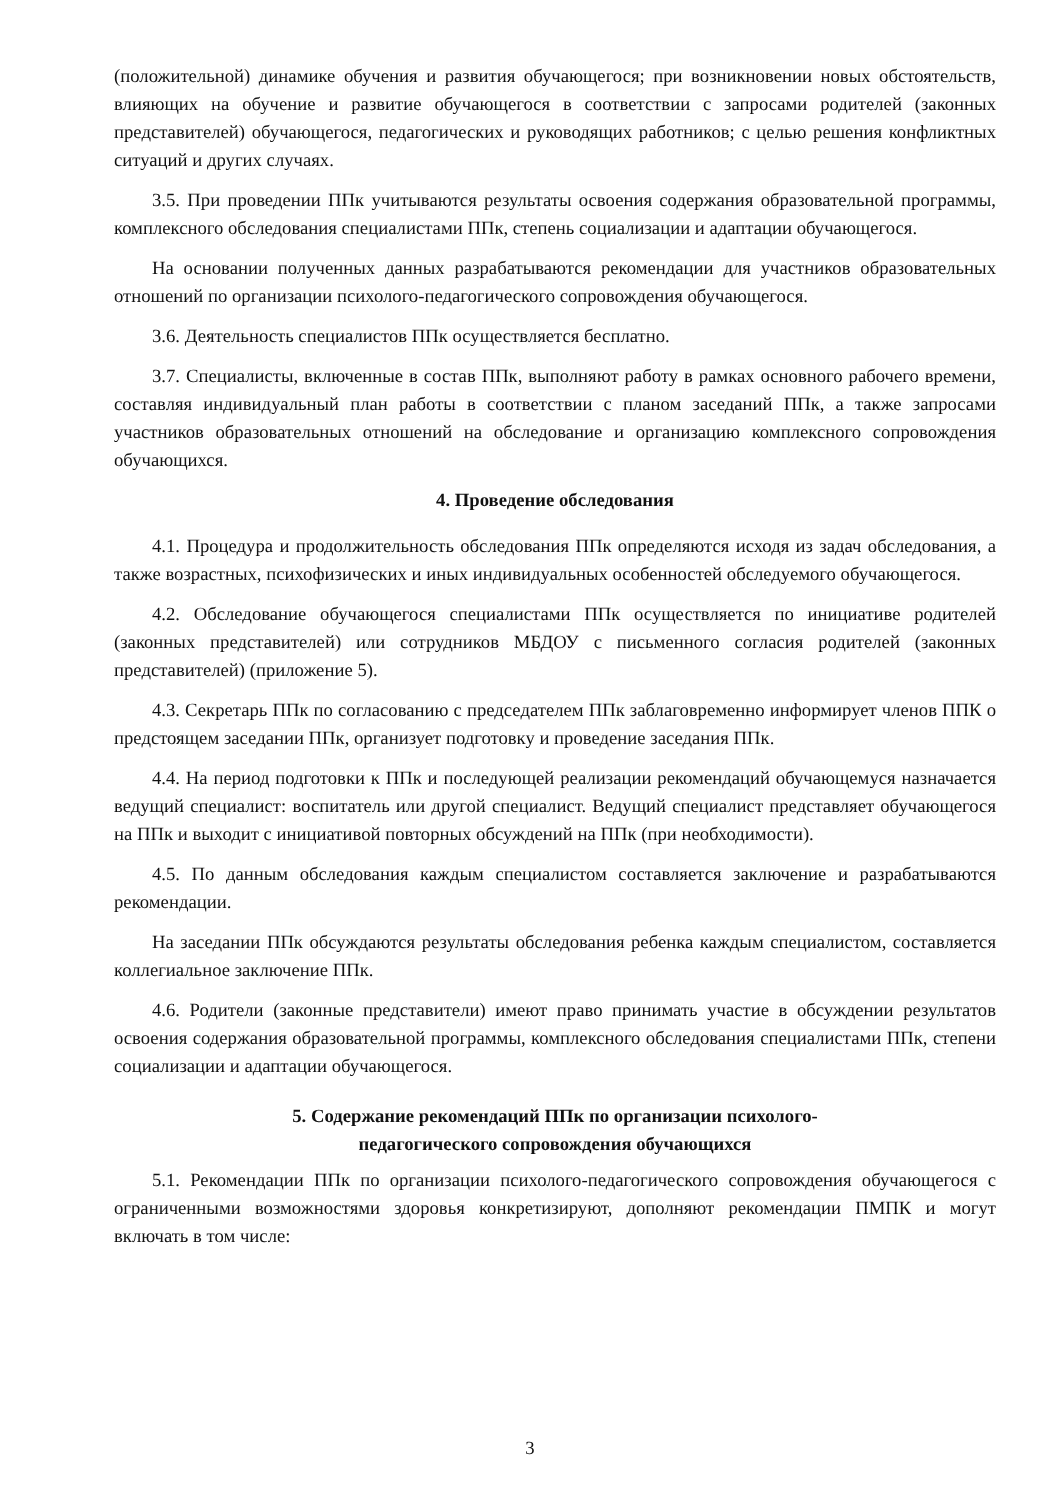(положительной) динамике обучения и развития обучающегося; при возникновении новых обстоятельств, влияющих на обучение и развитие обучающегося в соответствии с запросами родителей (законных представителей) обучающегося, педагогических и руководящих работников; с целью решения конфликтных ситуаций и других случаях.
3.5. При проведении ППк учитываются результаты освоения содержания образовательной программы, комплексного обследования специалистами ППк, степень социализации и адаптации обучающегося.
На основании полученных данных разрабатываются рекомендации для участников образовательных отношений по организации психолого-педагогического сопровождения обучающегося.
3.6. Деятельность специалистов ППк осуществляется бесплатно.
3.7. Специалисты, включенные в состав ППк, выполняют работу в рамках основного рабочего времени, составляя индивидуальный план работы в соответствии с планом заседаний ППк, а также запросами участников образовательных отношений на обследование и организацию комплексного сопровождения обучающихся.
4. Проведение обследования
4.1. Процедура и продолжительность обследования ППк определяются исходя из задач обследования, а также возрастных, психофизических и иных индивидуальных особенностей обследуемого обучающегося.
4.2. Обследование обучающегося специалистами ППк осуществляется по инициативе родителей (законных представителей) или сотрудников МБДОУ с письменного согласия родителей (законных представителей) (приложение 5).
4.3. Секретарь ППк по согласованию с председателем ППк заблаговременно информирует членов ППК о предстоящем заседании ППк, организует подготовку и проведение заседания ППк.
4.4. На период подготовки к ППк и последующей реализации рекомендаций обучающемуся назначается ведущий специалист: воспитатель или другой специалист. Ведущий специалист представляет обучающегося на ППк и выходит с инициативой повторных обсуждений на ППк (при необходимости).
4.5. По данным обследования каждым специалистом составляется заключение и разрабатываются рекомендации.
На заседании ППк обсуждаются результаты обследования ребенка каждым специалистом, составляется коллегиальное заключение ППк.
4.6. Родители (законные представители) имеют право принимать участие в обсуждении результатов освоения содержания образовательной программы, комплексного обследования специалистами ППк, степени социализации и адаптации обучающегося.
5. Содержание рекомендаций ППк по организации психолого-
педагогического сопровождения обучающихся
5.1. Рекомендации ППк по организации психолого-педагогического сопровождения обучающегося с ограниченными возможностями здоровья конкретизируют, дополняют рекомендации ПМПК и могут включать в том числе:
3